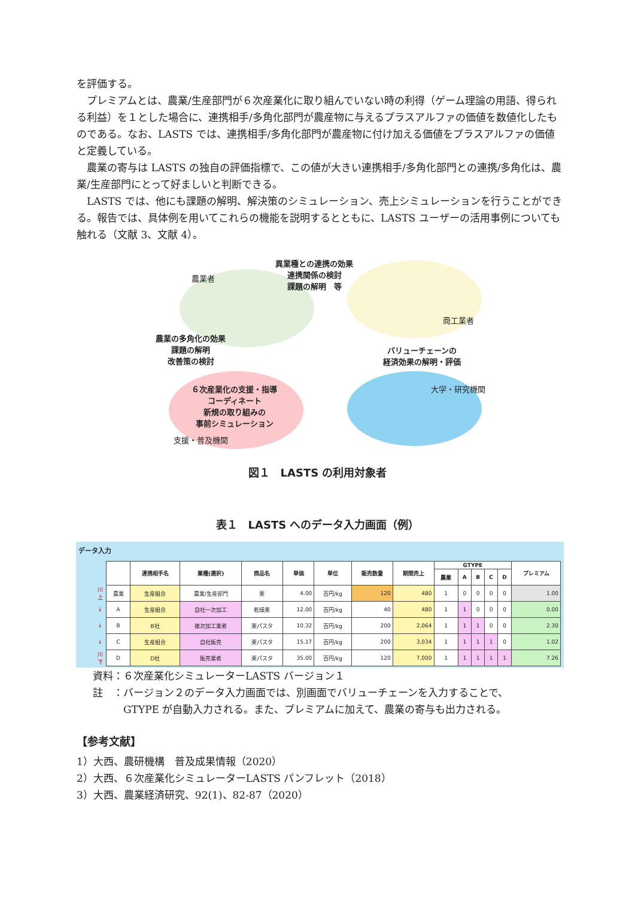を評価する。
　プレミアムとは、農業/生産部門が６次産業化に取り組んでいない時の利得（ゲーム理論の用語、得られる利益）を１とした場合に、連携相手/多角化部門が農産物に与えるプラスアルファの価値を数値化したものである。なお、LASTS では、連携相手/多角化部門が農産物に付け加える価値をプラスアルファの価値と定義している。
　農業の寄与は LASTS の独自の評価指標で、この値が大きい連携相手/多角化部門との連携/多角化は、農業/生産部門にとって好ましいと判断できる。
　LASTS では、他にも課題の解明、解決策のシミュレーション、売上シミュレーションを行うことができる。報告では、具体例を用いてこれらの機能を説明するとともに、LASTS ユーザーの活用事例についても触れる（文献 3、文献 4）。
農業者
異業種との連携の効果
連携関係の検討
課題の解明　等
商工業者
農業の多角化の効果
課題の解明
改善策の検討
バリューチェーンの
経済効果の解明・評価
大学・研究機関
６次産業化の支援・指導
コーディネート
新規の取り組みの
事前シミュレーション
支援・普及機関
図１　LASTS の利用対象者
表１　LASTS へのデータ入力画面（例）
データ入力
| | | 連携相手名 | 業種(選択) | 商品名 | 単価 | 単位 | 販売数量 | 期間売上 | GTYPE | | | | | プレミアム |
| --- | --- | --- | --- | --- | --- | --- | --- | --- | --- | --- | --- | --- | --- | --- |
| | | | | | | | | | 農業 | A | B | C | D | |
| 川上 | 農業 | 生産組合 | 農業/生産部門 | 栗 | 4.00 | 百円/kg | 120 | 480 | 1 | 0 | 0 | 0 | 0 | 1.00 |
| ↓ | A | 生産組合 | 自社一次加工 | 乾燥栗 | 12.00 | 百円/kg | 40 | 480 | 1 | 1 | 0 | 0 | 0 | 0.00 |
| ↓ | B | B社 | 複次加工業者 | 栗パスタ | 10.32 | 百円/kg | 200 | 2,064 | 1 | 1 | 1 | 0 | 0 | 2.30 |
| ↓ | C | 生産組合 | 自社販売 | 栗パスタ | 15.17 | 百円/kg | 200 | 3,034 | 1 | 1 | 1 | 1 | 0 | 1.02 |
| 川下 | D | D社 | 販売業者 | 栗パスタ | 35.00 | 百円/kg | 120 | 7,000 | 1 | 1 | 1 | 1 | 1 | 7.26 |
資料：６次産業化シミュレーターLASTS バージョン１
註　：バージョン２のデータ入力画面では、別画面でバリューチェーンを入力することで、
　　　GTYPE が自動入力される。また、プレミアムに加えて、農業の寄与も出力される。
【参考文献】
1）大西、農研機構　普及成果情報（2020）
2）大西、６次産業化シミュレーターLASTS パンフレット（2018）
3）大西、農業経済研究、92(1)、82-87（2020）